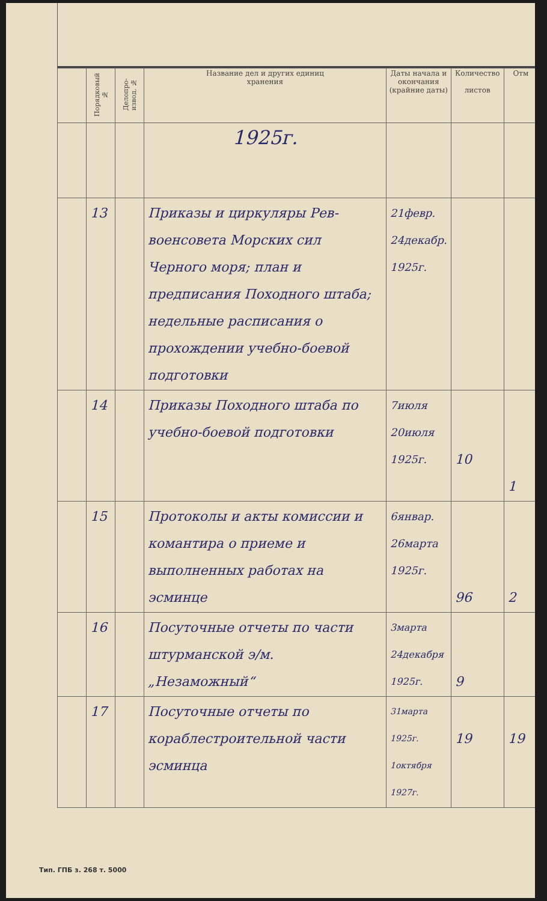| | Поряд­ковый № | Делопро­извод. № | Название дел и других единиц хранения | Даты начала и окончания (крайние даты) | Количество листов | Отм |
| --- | --- | --- | --- | --- | --- | --- |
| | | | 1925г. | | | |
| | 13 | | Приказы и циркуляры Рев­военсовета Морских сил Черного моря; план и предписания Походного штаба; недельные распи­сания о прохождении учебно-боевой подготовки | 21февр. 24декабр. 1925г. | | |
| | 14 | | Приказы Походного шта­ба по учебно-боевой подго­товки | 7июля 20июля 1925г. | 10 | 1 |
| | 15 | | Протоколы и акты ко­миссии и комантира о приеме и выполненных работах на эсминце | 6январ. 26марта 1925г. | 96 | 2 |
| | 16 | | Посуточные отчеты по части штурманской э/м. „Незаможный“ | 3марта 24декабря 1925г. | 9 | |
| | 17 | | Посуточные отчеты по кораблестроительной части эсминца | 31марта 1925г. 1октября 1927г. | 19 | 19 |
Тип. ГПБ з. 268 т. 5000